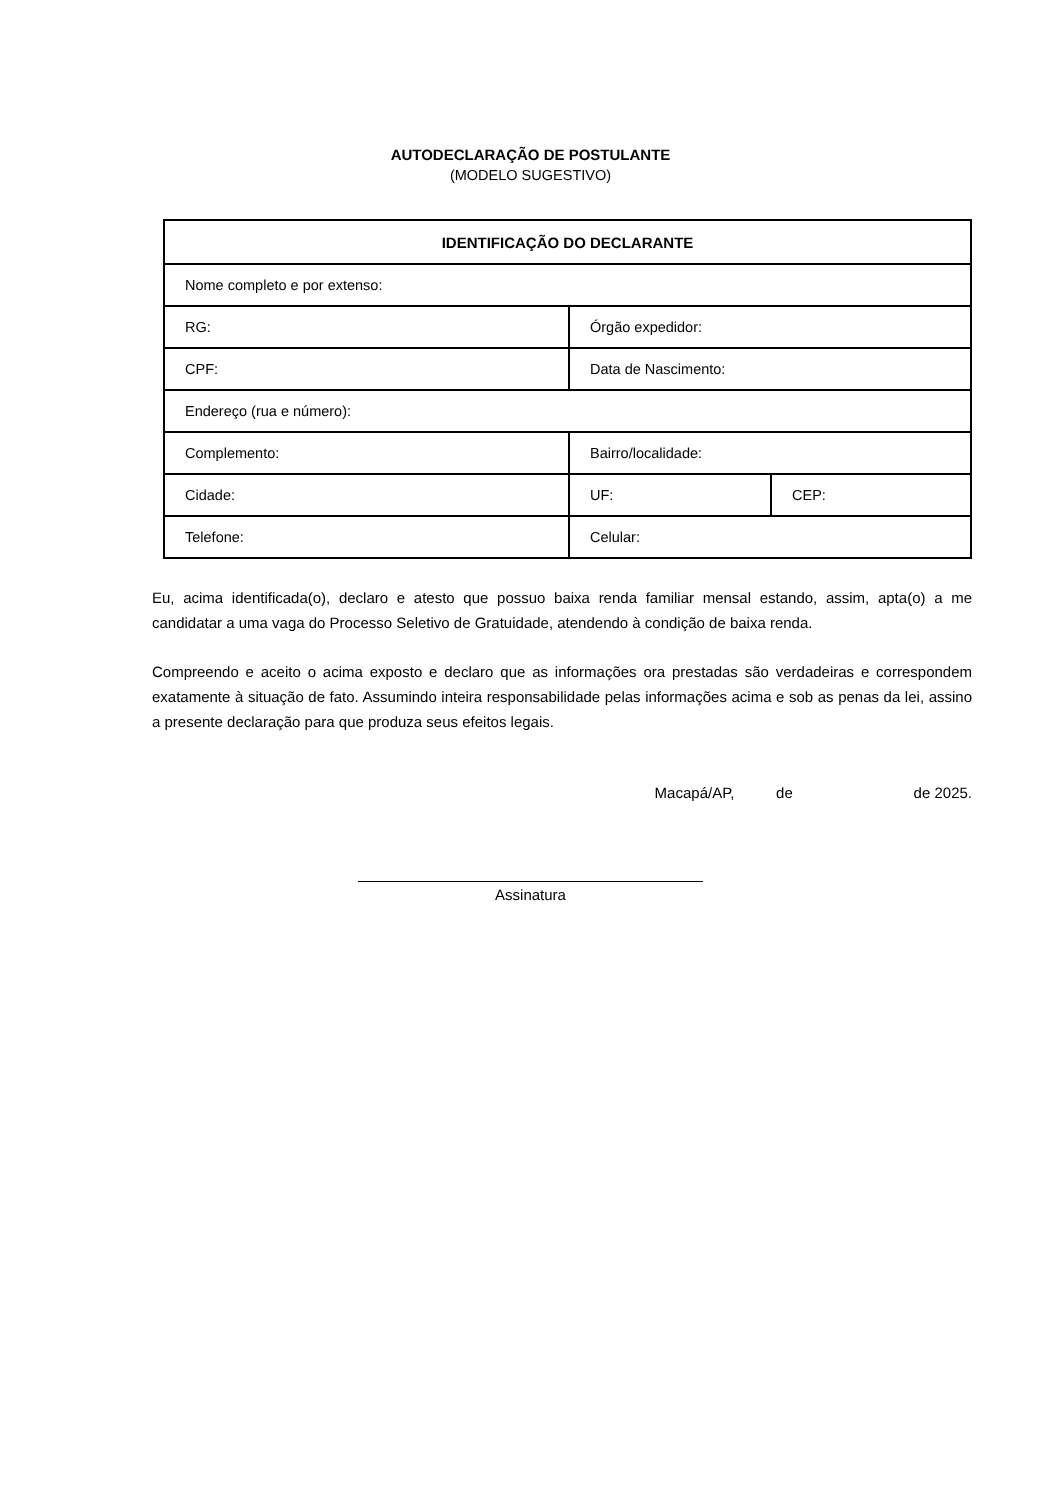AUTODECLARAÇÃO DE POSTULANTE
(MODELO SUGESTIVO)
| IDENTIFICAÇÃO DO DECLARANTE | | |
| --- | --- | --- |
| Nome completo e por extenso: | | |
| RG: | Órgão expedidor: | |
| CPF: | Data de Nascimento: | |
| Endereço (rua e número): | | |
| Complemento: | Bairro/localidade: | |
| Cidade: | UF: | CEP: |
| Telefone: | Celular: | |
Eu, acima identificada(o), declaro e atesto que possuo baixa renda familiar mensal estando, assim, apta(o) a me candidatar a uma vaga do Processo Seletivo de Gratuidade, atendendo à condição de baixa renda.
Compreendo e aceito o acima exposto e declaro que as informações ora prestadas são verdadeiras e correspondem exatamente à situação de fato. Assumindo inteira responsabilidade pelas informações acima e sob as penas da lei, assino a presente declaração para que produza seus efeitos legais.
Macapá/AP, de de 2025.
Assinatura